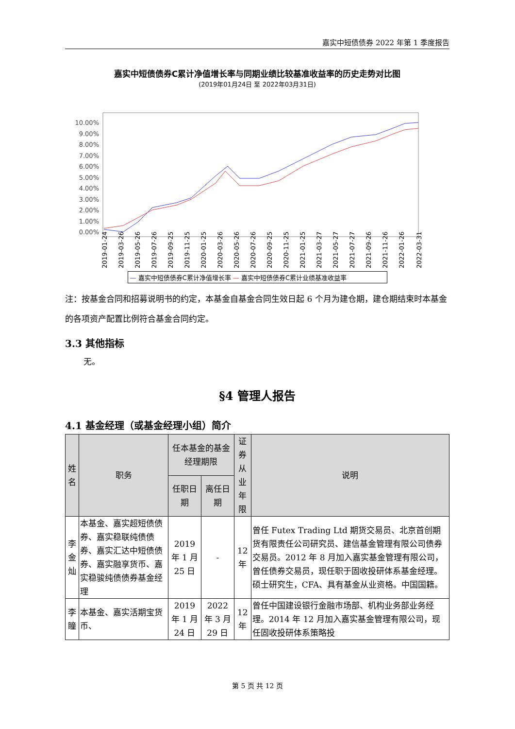嘉实中短债债券 2022 年第 1 季度报告
嘉实中短债债券C累计净值增长率与同期业绩比较基准收益率的历史走势对比图
(2019年01月24日 至 2022年03月31日)
10.00%
9.00%
8.00%
7.00%
6.00%
5.00%
4.00%
3.00%
2.00%
1.00%
0.00%
2019-01-24
2019-03-26
2019-05-26
2019-07-26
2019-09-25
2019-11-25
2020-01-25
2020-03-26
2020-05-26
2020-07-26
2020-09-25
2020-11-25
2021-01-25
2021-03-27
2021-05-27
2021-07-27
2021-09-26
2021-11-26
2022-01-26
2022-03-31
— 嘉实中短债债券C累计净值增长率 — 嘉实中短债债券C累计业绩基准收益率
注：按基金合同和招募说明书的约定，本基金自基金合同生效日起 6 个月为建仓期，建仓期结束时本基金的各项资产配置比例符合基金合同约定。
3.3 其他指标
无。
§4 管理人报告
4.1 基金经理（或基金经理小组）简介
| 姓名 | 职务 | 任本基金的基金经理期限 | | 证券从业 年限 | 说明 |
| --- | --- | --- | --- | --- | --- |
| | | 任职日期 | 离任日期 | | |
| 李金灿 | 本基金、嘉实超短债债券、嘉实稳联纯债债券、嘉实汇达中短债债券、嘉实融享货币、嘉实稳骏纯债债券基金经理 | 2019 年 1 月 25 日 | - | 12 年 | 曾任 Futex Trading Ltd 期货交易员、北京首创期货有限责任公司研究员、建信基金管理有限公司债券交易员。2012 年 8 月加入嘉实基金管理有限公司，曾任债券交易员，现任职于固收投研体系基金经理。硕士研究生，CFA、具有基金从业资格。中国国籍。 |
| 李瞳 | 本基金、嘉实活期宝货币、 | 2019 年 1 月 24 日 | 2022 年 3 月 29 日 | 12 年 | 曾任中国建设银行金融市场部、机构业务部业务经理。2014 年 12 月加入嘉实基金管理有限公司，现任固收投研体系策略投 |
第 5 页 共 12 页